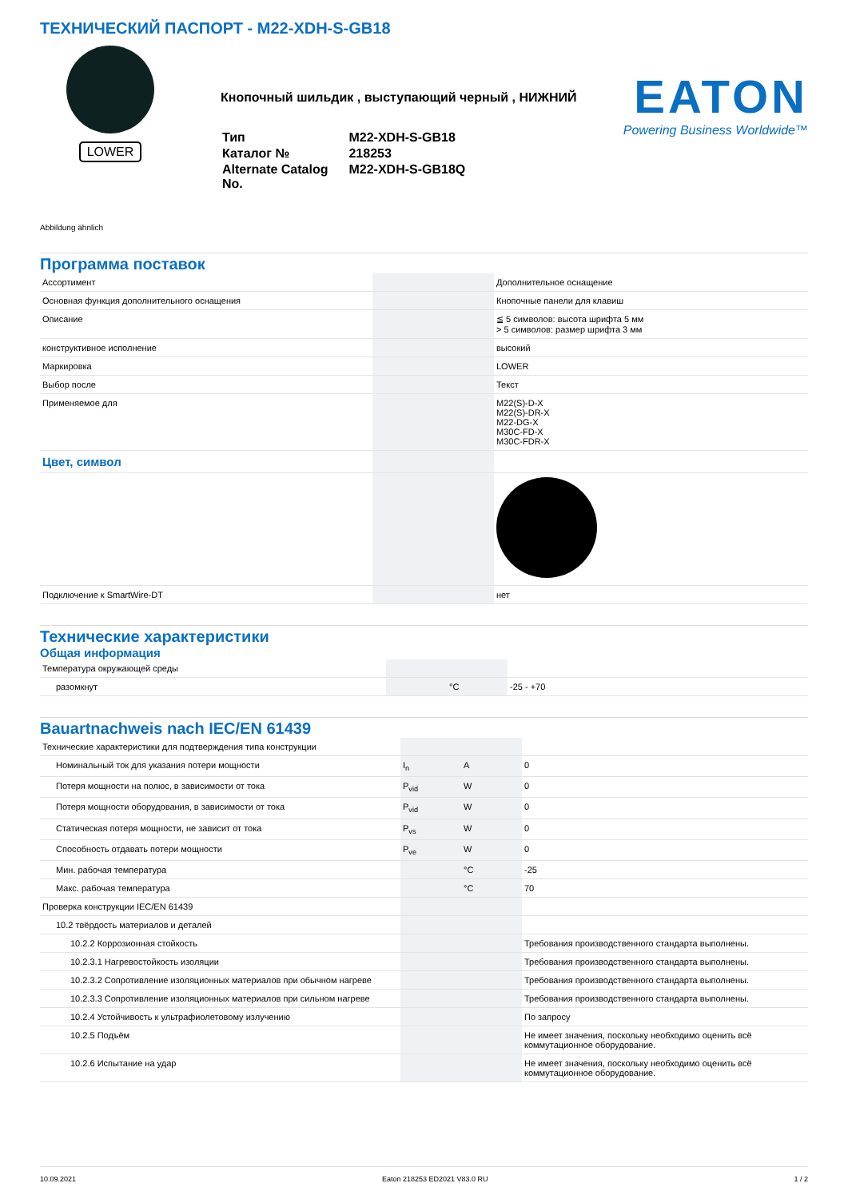ТЕХНИЧЕСКИЙ ПАСПОРТ - M22-XDH-S-GB18
LOWER
Кнопочный шильдик , выступающий черный , НИЖНИЙ
| Тип | M22-XDH-S-GB18 |
| Каталог № | 218253 |
| Alternate Catalog No. | M22-XDH-S-GB18Q |
EATON
Powering Business Worldwide™
Abbildung ähnlich
Программа поставок
| Ассортимент | | | Дополнительное оснащение |
| Основная функция дополнительного оснащения | | | Кнопочные панели для клавиш |
| Описание | | | ≦ 5 символов: высота шрифта 5 мм > 5 символов: размер шрифта 3 мм |
| конструктивное исполнение | | | высокий |
| Маркировка | | | LOWER |
| Выбор после | | | Текст |
| Применяемое для | | | M22(S)-D-X M22(S)-DR-X M22-DG-X M30C-FD-X M30C-FDR-X |
| Цвет, символ | | | |
| Подключение к SmartWire-DT | | | нет |
Технические характеристики
Общая информация
| Температура окружающей среды | | | |
| разомкнут | | °C | -25 - +70 |
Bauartnachweis nach IEC/EN 61439
| Технические характеристики для подтверждения типа конструкции | | | |
| Номинальный ток для указания потери мощности | I<sub>n</sub> | A | 0 |
| Потеря мощности на полюс, в зависимости от тока | P<sub>vid</sub> | W | 0 |
| Потеря мощности оборудования, в зависимости от тока | P<sub>vid</sub> | W | 0 |
| Статическая потеря мощности, не зависит от тока | P<sub>vs</sub> | W | 0 |
| Способность отдавать потери мощности | P<sub>ve</sub> | W | 0 |
| Мин. рабочая температура | | °C | -25 |
| Макс. рабочая температура | | °C | 70 |
| Проверка конструкции IEC/EN 61439 | | | |
| 10.2 твёрдость материалов и деталей | | | |
| 10.2.2 Коррозионная стойкость | | | Требования производственного стандарта выполнены. |
| 10.2.3.1 Нагревостойкость изоляции | | | Требования производственного стандарта выполнены. |
| 10.2.3.2 Сопротивление изоляционных материалов при обычном нагреве | | | Требования производственного стандарта выполнены. |
| 10.2.3.3 Сопротивление изоляционных материалов при сильном нагреве | | | Требования производственного стандарта выполнены. |
| 10.2.4 Устойчивость к ультрафиолетовому излучению | | | По запросу |
| 10.2.5 Подъём | | | Не имеет значения, поскольку необходимо оценить всё коммутационное оборудование. |
| 10.2.6 Испытание на удар | | | Не имеет значения, поскольку необходимо оценить всё коммутационное оборудование. |
10.09.2021 Eaton 218253 ED2021 V83.0 RU 1 / 2